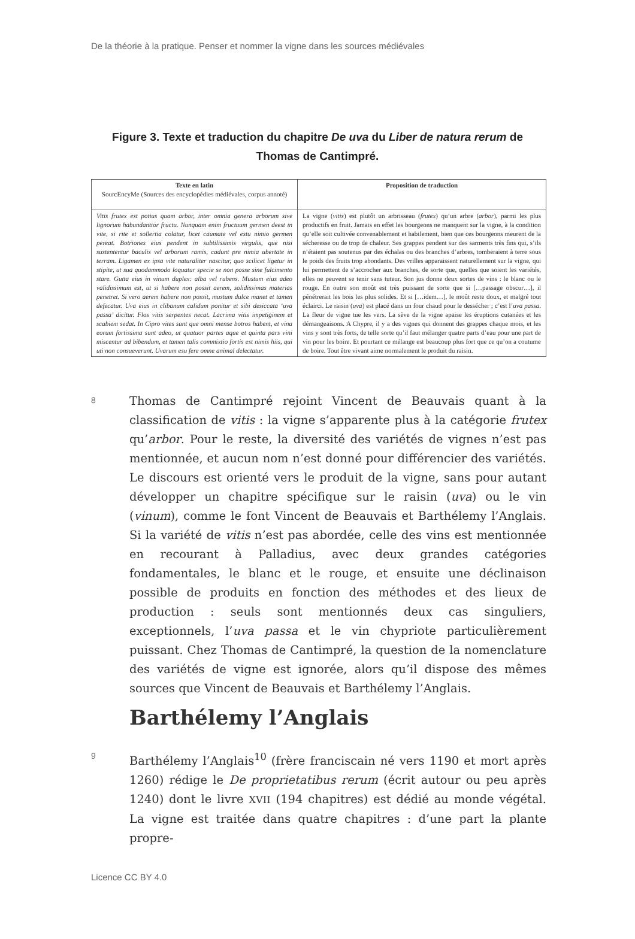De la théorie à la pratique. Penser et nommer la vigne dans les sources médiévales
Figure 3. Texte et traduction du chapitre De uva du Liber de natura rerum de Thomas de Cantimpré.
| Texte en latin SourcEncyMe (Sources des encyclopédies médiévales, corpus annoté) | Proposition de traduction |
| --- | --- |
| Vitis frutex est potius quam arbor, inter omnia genera arborum sive lignorum habundantior fructu. Nunquam enim fructuum germen deest in vite, si rite et sollertia colatur, licet caumate vel estu nimio germen pereat. Botriones eius pendent in subtilissimis virgulis, que nisi sustententur baculis vel arborum ramis, cadunt pre nimia ubertate in terram. Ligamen ex ipsa vite naturaliter nascitur, quo scilicet ligetur in stipite, ut sua quodammodo loquatur specie se non posse sine fulcimento stare. Gutta eius in vinum duplex: alba vel rubens. Mustum eius adeo validissimum est, ut si habere non possit aerem, solidissimas materias penetret. Si vero aerem habere non possit, mustum dulce manet et tamen defecatur. Uva eius in clibanum calidum ponitur et sibi desiccata ‘uva passa’ dicitur. Flos vitis serpentes necat. Lacrima vitis impetiginem et scabiem sedat. In Cipro vites sunt que omni mense botros habent, et vina eorum fortissima sunt adeo, ut quatuor partes aque et quinta pars vini miscentur ad bibendum, et tamen talis commixtio fortis est nimis hiis, qui uti non consueverunt. Uvarum esu fere omne animal delectatur. | La vigne ( vitis ) est plutôt un arbrisseau ( frutex ) qu’un arbre ( arbor ), parmi les plus productifs en fruit. Jamais en effet les bourgeons ne manquent sur la vigne, à la condition qu’elle soit cultivée convenablement et habilement, bien que ces bourgeons meurent de la sécheresse ou de trop de chaleur. Ses grappes pendent sur des sarments très fins qui, s’ils n’étaient pas soutenus par des échalas ou des branches d’arbres, tomberaient à terre sous le poids des fruits trop abondants. Des vrilles apparaissent naturellement sur la vigne, qui lui permettent de s’accrocher aux branches, de sorte que, quelles que soient les variétés, elles ne peuvent se tenir sans tuteur. Son jus donne deux sortes de vins : le blanc ou le rouge. En outre son moût est très puissant de sorte que si […passage obscur…], il pénétrerait les bois les plus solides. Et si […idem…], le moût reste doux, et malgré tout éclairci. Le raisin ( uva ) est placé dans un four chaud pour le dessécher ; c’est l’ uva passa . La fleur de vigne tue les vers. La sève de la vigne apaise les éruptions cutanées et les démangeaisons. A Chypre, il y a des vignes qui donnent des grappes chaque mois, et les vins y sont très forts, de telle sorte qu’il faut mélanger quatre parts d’eau pour une part de vin pour les boire. Et pourtant ce mélange est beaucoup plus fort que ce qu’on a coutume de boire. Tout être vivant aime normalement le produit du raisin. |
8
Thomas de Cantimpré rejoint Vincent de Beauvais quant à la classification de vitis : la vigne s’apparente plus à la catégorie frutex qu’arbor. Pour le reste, la diversité des variétés de vignes n’est pas mentionnée, et aucun nom n’est donné pour différencier des variétés. Le discours est orienté vers le produit de la vigne, sans pour autant développer un chapitre spécifique sur le raisin (uva) ou le vin (vinum), comme le font Vincent de Beauvais et Barthélemy l’Anglais. Si la variété de vitis n’est pas abordée, celle des vins est mentionnée en recourant à Palladius, avec deux grandes catégories fondamentales, le blanc et le rouge, et ensuite une déclinaison possible de produits en fonction des méthodes et des lieux de production : seuls sont mentionnés deux cas singuliers, exceptionnels, l’uva passa et le vin chypriote particulièrement puissant. Chez Thomas de Cantimpré, la question de la nomenclature des variétés de vigne est ignorée, alors qu’il dispose des mêmes sources que Vincent de Beauvais et Barthélemy l’Anglais.
Barthélemy l’Anglais
9
Barthélemy l’Anglais<sup>10</sup> (frère franciscain né vers 1190 et mort après 1260) rédige le De proprietatibus rerum (écrit autour ou peu après 1240) dont le livre XVII (194 chapitres) est dédié au monde végétal. La vigne est traitée dans quatre chapitres : d’une part la plante propre-
Licence CC BY 4.0